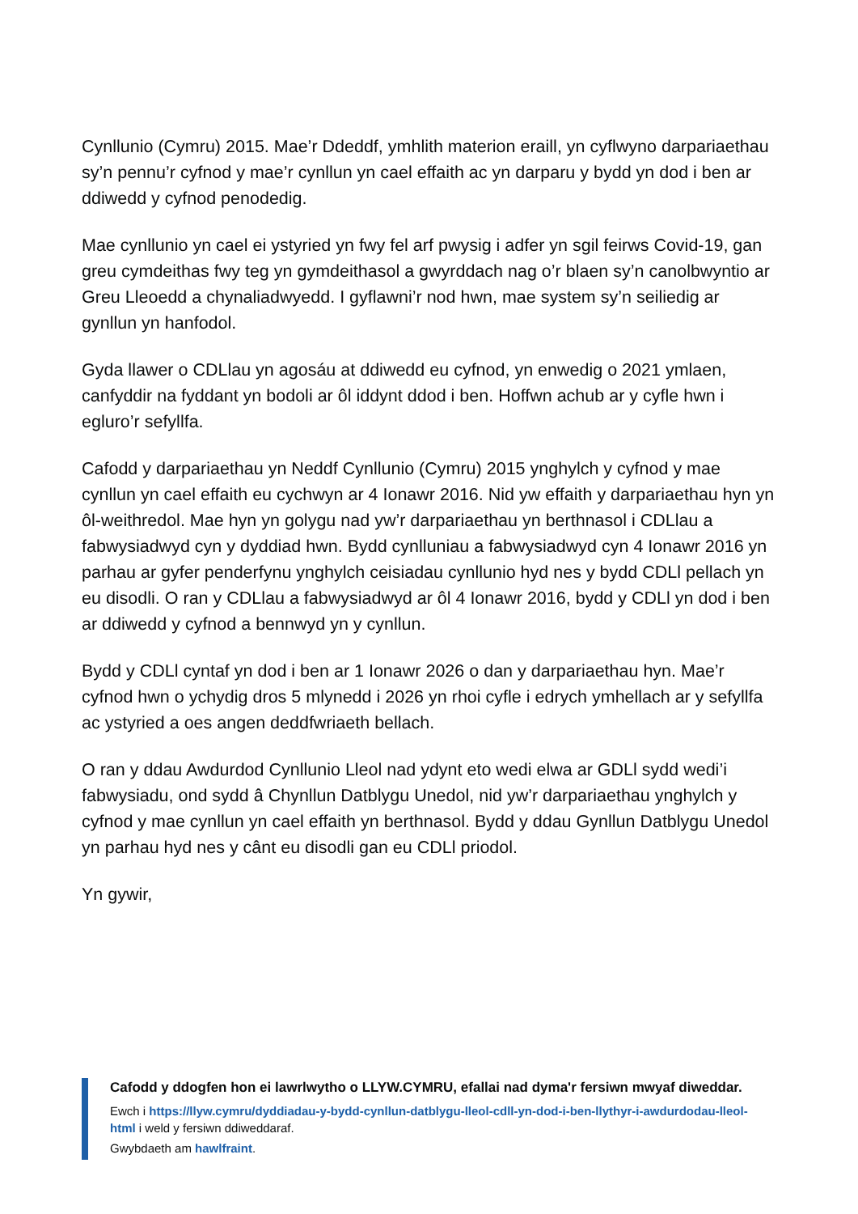Cynllunio (Cymru) 2015. Mae’r Ddeddf, ymhlith materion eraill, yn cyflwyno darpariaethau sy’n pennu’r cyfnod y mae’r cynllun yn cael effaith ac yn darparu y bydd yn dod i ben ar ddiwedd y cyfnod penodedig.
Mae cynllunio yn cael ei ystyried yn fwy fel arf pwysig i adfer yn sgil feirws Covid-19, gan greu cymdeithas fwy teg yn gymdeithasol a gwyrddach nag o’r blaen sy’n canolbwyntio ar Greu Lleoedd a chynaliadwyedd. I gyflawni’r nod hwn, mae system sy’n seiliedig ar gynllun yn hanfodol.
Gyda llawer o CDLlau yn agosáu at ddiwedd eu cyfnod, yn enwedig o 2021 ymlaen, canfyddir na fyddant yn bodoli ar ôl iddynt ddod i ben. Hoffwn achub ar y cyfle hwn i egluro’r sefyllfa.
Cafodd y darpariaethau yn Neddf Cynllunio (Cymru) 2015 ynghylch y cyfnod y mae cynllun yn cael effaith eu cychwyn ar 4 Ionawr 2016. Nid yw effaith y darpariaethau hyn yn ôl-weithredol. Mae hyn yn golygu nad yw’r darpariaethau yn berthnasol i CDLlau a fabwysiadwyd cyn y dyddiad hwn. Bydd cynlluniau a fabwysiadwyd cyn 4 Ionawr 2016 yn parhau ar gyfer penderfynu ynghylch ceisiadau cynllunio hyd nes y bydd CDLl pellach yn eu disodli. O ran y CDLlau a fabwysiadwyd ar ôl 4 Ionawr 2016, bydd y CDLl yn dod i ben ar ddiwedd y cyfnod a bennwyd yn y cynllun.
Bydd y CDLl cyntaf yn dod i ben ar 1 Ionawr 2026 o dan y darpariaethau hyn. Mae’r cyfnod hwn o ychydig dros 5 mlynedd i 2026 yn rhoi cyfle i edrych ymhellach ar y sefyllfa ac ystyried a oes angen deddfwriaeth bellach.
O ran y ddau Awdurdod Cynllunio Lleol nad ydynt eto wedi elwa ar GDLl sydd wedi’i fabwysiadu, ond sydd â Chynllun Datblygu Unedol, nid yw’r darpariaethau ynghylch y cyfnod y mae cynllun yn cael effaith yn berthnasol. Bydd y ddau Gynllun Datblygu Unedol yn parhau hyd nes y cânt eu disodli gan eu CDLl priodol.
Yn gywir,
Cafodd y ddogfen hon ei lawrlwytho o LLYW.CYMRU, efallai nad dyma'r fersiwn mwyaf diweddar.
Ewch i https://llyw.cymru/dyddiadau-y-bydd-cynllun-datblygu-lleol-cdll-yn-dod-i-ben-llythyr-i-awdurdodau-lleol-html i weld y fersiwn ddiweddaraf.
Gwybdaeth am hawlfraint.